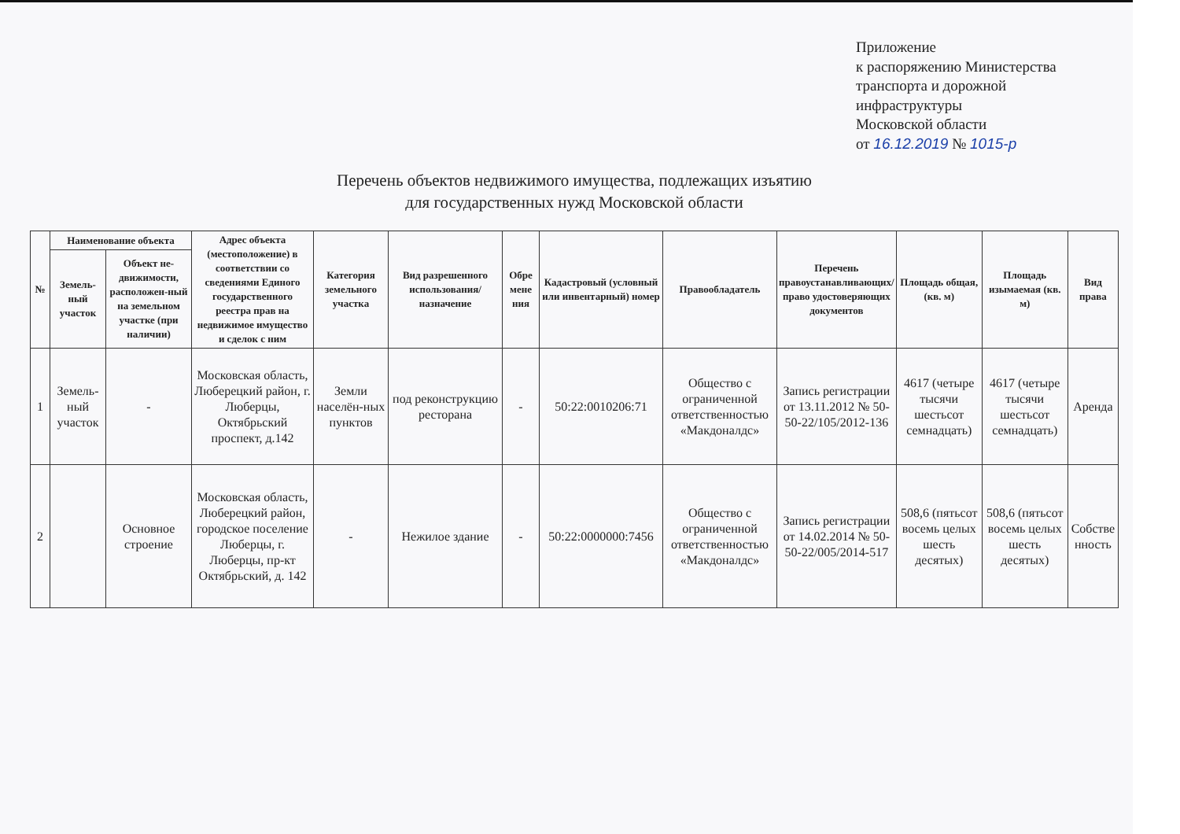Приложение
к распоряжению Министерства
транспорта и дорожной
инфраструктуры
Московской области
от 16.12.2019 № 1015-р
Перечень объектов недвижимого имущества, подлежащих изъятию
для государственных нужд Московской области
| № | Наименование объекта | | Адрес объекта (местоположение) в соответствии со сведениями Единого государственного реестра прав на недвижимое имущество и сделок с ним | Категория земельного участка | Вид разрешенного использования/назначение | Обре мене ния | Кадастровый (условный или инвентарный) номер | Правообладатель | Перечень правоустанавливающих/ право удостоверяющих документов | Площадь общая, (кв. м) | Площадь изымаемая (кв. м) | Вид права |
| --- | --- | --- | --- | --- | --- | --- | --- | --- | --- | --- | --- | --- |
| | Земель-ный участок | Объект не-движимости, расположен-ный на земельном участке (при наличии) | | | | | | | | | | |
| 1 | Земель-ный участок | - | Московская область, Люберецкий район, г. Люберцы, Октябрьский проспект, д.142 | Земли населён-ных пунктов | под реконструкцию ресторана | - | 50:22:0010206:71 | Общество с ограниченной ответственностью «Макдоналдс» | Запись регистрации от 13.11.2012 № 50-50-22/105/2012-136 | 4617 (четыре тысячи шестьсот семнадцать) | 4617 (четыре тысячи шестьсот семнадцать) | Аренда |
| 2 | | Основное строение | Московская область, Люберецкий район, городское поселение Люберцы, г. Люберцы, пр-кт Октябрьский, д. 142 | - | Нежилое здание | - | 50:22:0000000:7456 | Общество с ограниченной ответственностью «Макдоналдс» | Запись регистрации от 14.02.2014 № 50-50-22/005/2014-517 | 508,6 (пятьсот восемь целых шесть десятых) | 508,6 (пятьсот восемь целых шесть десятых) | Собстве нность |